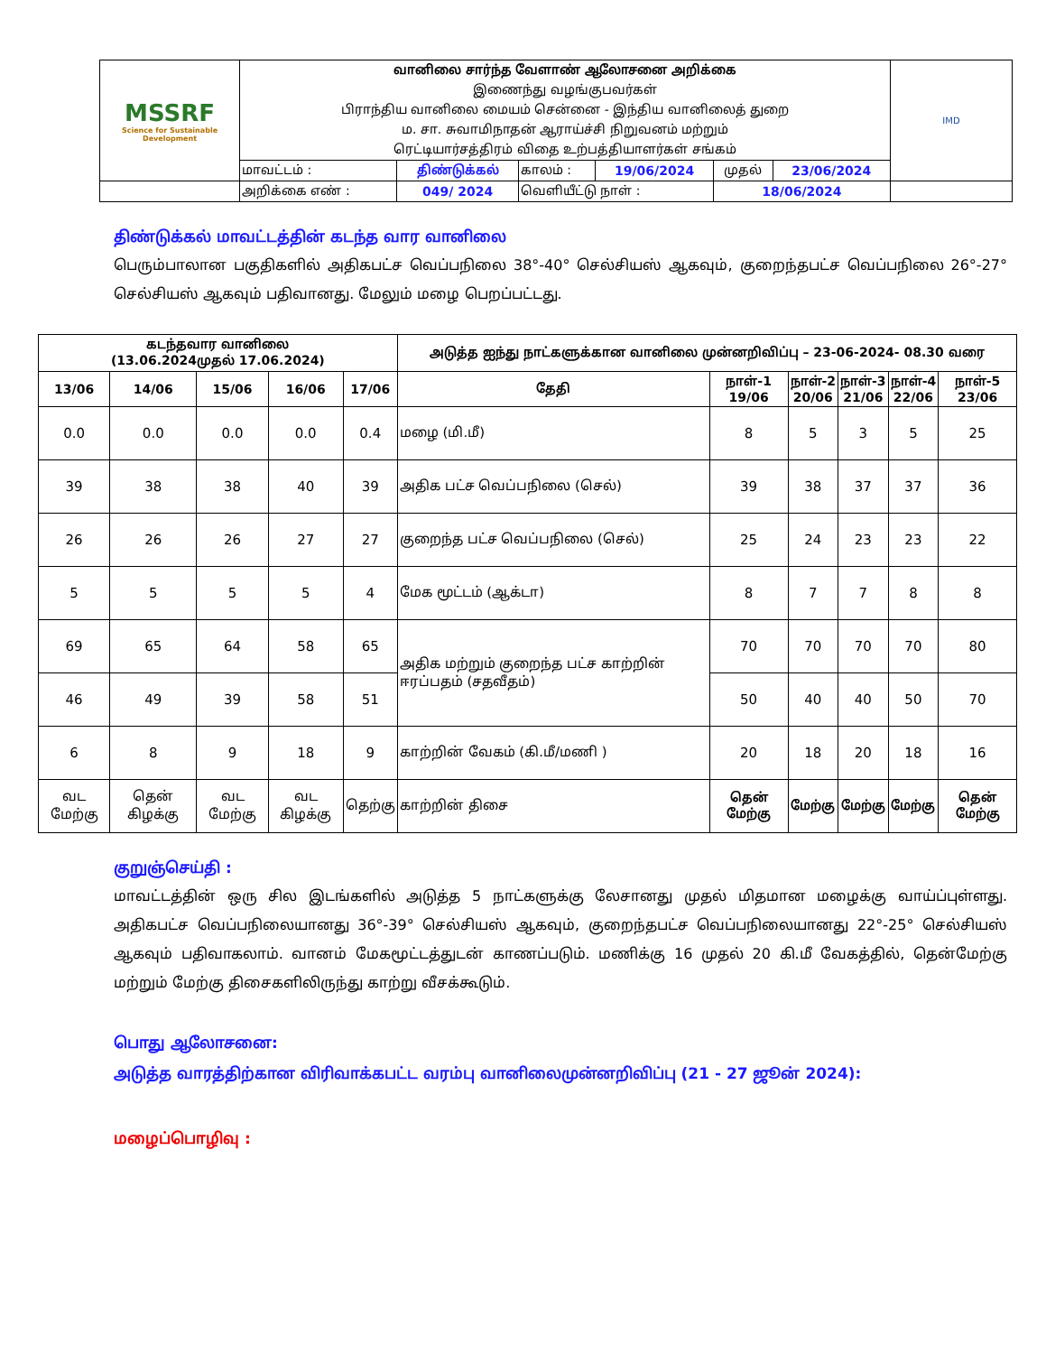| MSSRF Science for Sustainable Development | வானிலை சார்ந்த வேளாண் ஆலோசனை அறிக்கை | | | | | | IMD |
| | இணைந்து வழங்குபவர்கள் | | | | | | |
| | பிராந்திய வானிலை மையம் சென்னை - இந்திய வானிலைத் துறை | | | | | | |
| | ம. சா. சுவாமிநாதன் ஆராய்ச்சி நிறுவனம் மற்றும் | | | | | | |
| | ரெட்டியார்சத்திரம் விதை உற்பத்தியாளர்கள் சங்கம் | | | | | | |
| | மாவட்டம் : | திண்டுக்கல் | காலம் : | 19/06/2024 | முதல் | 23/06/2024 | |
| | அறிக்கை எண் : | 049/ 2024 | வெளியீட்டு நாள் : | | 18/06/2024 | | |
திண்டுக்கல் மாவட்டத்தின் கடந்த வார வானிலை
பெரும்பாலான பகுதிகளில் அதிகபட்ச வெப்பநிலை 38°-40° செல்சியஸ் ஆகவும், குறைந்தபட்ச வெப்பநிலை 26°-27° செல்சியஸ் ஆகவும் பதிவானது. மேலும் மழை பெறப்பட்டது.
| கடந்தவார வானிலை (13.06.2024முதல் 17.06.2024) | | | | | அடுத்த ஐந்து நாட்களுக்கான வானிலை முன்னறிவிப்பு – 23-06-2024- 08.30 வரை | | | | | |
| --- | --- | --- | --- | --- | --- | --- | --- | --- | --- | --- |
| 13/06 | 14/06 | 15/06 | 16/06 | 17/06 | தேதி | நாள்-1 19/06 | நாள்-2 20/06 | நாள்-3 21/06 | நாள்-4 22/06 | நாள்-5 23/06 |
| 0.0 | 0.0 | 0.0 | 0.0 | 0.4 | மழை (மி.மீ) | 8 | 5 | 3 | 5 | 25 |
| 39 | 38 | 38 | 40 | 39 | அதிக பட்ச வெப்பநிலை (செல்) | 39 | 38 | 37 | 37 | 36 |
| 26 | 26 | 26 | 27 | 27 | குறைந்த பட்ச வெப்பநிலை (செல்) | 25 | 24 | 23 | 23 | 22 |
| 5 | 5 | 5 | 5 | 4 | மேக மூட்டம் (ஆக்டா) | 8 | 7 | 7 | 8 | 8 |
| 69 | 65 | 64 | 58 | 65 | அதிக மற்றும் குறைந்த பட்ச காற்றின் ஈரப்பதம் (சதவீதம்) | 70 | 70 | 70 | 70 | 80 |
| 46 | 49 | 39 | 58 | 51 | | 50 | 40 | 40 | 50 | 70 |
| 6 | 8 | 9 | 18 | 9 | காற்றின் வேகம் (கி.மீ/மணி ) | 20 | 18 | 20 | 18 | 16 |
| வட மேற்கு | தென் கிழக்கு | வட மேற்கு | வட கிழக்கு | தெற்கு | காற்றின் திசை | தென் மேற்கு | மேற்கு | மேற்கு | மேற்கு | தென் மேற்கு |
குறுஞ்செய்தி :
மாவட்டத்தின் ஒரு சில இடங்களில் அடுத்த 5 நாட்களுக்கு லேசானது முதல் மிதமான மழைக்கு வாய்ப்புள்ளது. அதிகபட்ச வெப்பநிலையானது 36°-39° செல்சியஸ் ஆகவும், குறைந்தபட்ச வெப்பநிலையானது 22°-25° செல்சியஸ் ஆகவும் பதிவாகலாம். வானம் மேகமூட்டத்துடன் காணப்படும். மணிக்கு 16 முதல் 20 கி.மீ வேகத்தில், தென்மேற்கு மற்றும் மேற்கு திசைகளிலிருந்து காற்று வீசக்கூடும்.
பொது ஆலோசனை:
அடுத்த வாரத்திற்கான விரிவாக்கபட்ட வரம்பு வானிலைமுன்னறிவிப்பு (21 - 27 ஜூன் 2024):
மழைப்பொழிவு :